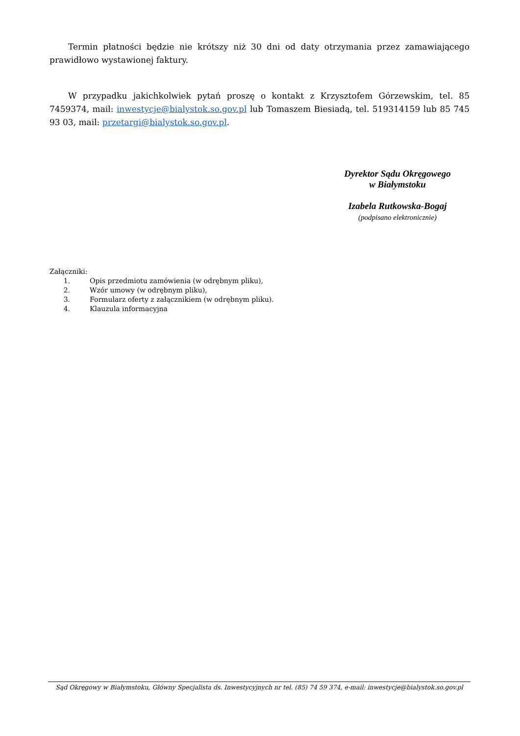Termin płatności będzie nie krótszy niż 30 dni od daty otrzymania przez zamawiającego prawidłowo wystawionej faktury.
W przypadku jakichkolwiek pytań proszę o kontakt z Krzysztofem Górzewskim, tel. 85 7459374, mail: inwestycje@bialystok.so.gov.pl lub Tomaszem Biesiadą, tel. 519314159 lub 85 745 93 03, mail: przetargi@bialystok.so.gov.pl.
Dyrektor Sądu Okręgowego
w Białymstoku
Izabela Rutkowska-Bogaj
(podpisano elektronicznie)
Załączniki:
1. Opis przedmiotu zamówienia (w odrębnym pliku),
2. Wzór umowy (w odrębnym pliku),
3. Formularz oferty z załącznikiem (w odrębnym pliku).
4. Klauzula informacyjna
Sąd Okręgowy w Białymstoku, Główny Specjalista ds. Inwestycyjnych nr tel. (85) 74 59 374, e-mail: inwestycje@bialystok.so.gov.pl